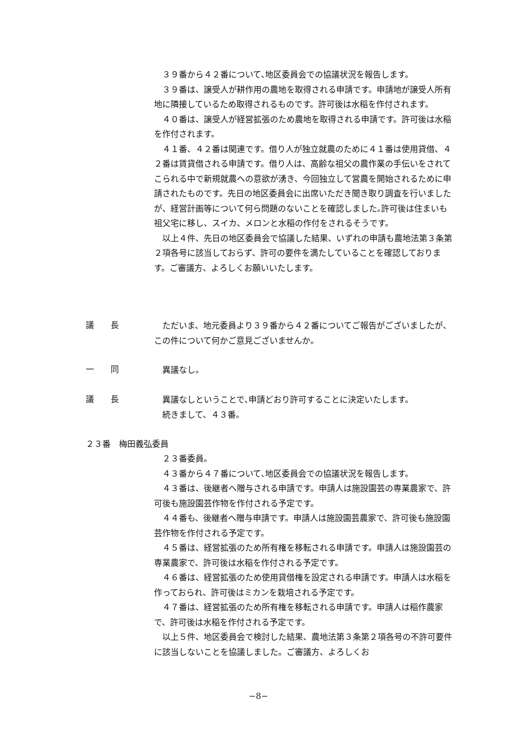３９番から４２番について､地区委員会での協議状況を報告します。
３９番は、譲受人が耕作用の農地を取得される申請です。申請地が譲受人所有地に隣接しているため取得されるものです。許可後は水稲を作付されます。
４０番は、譲受人が経営拡張のため農地を取得される申請です。許可後は水稲を作付されます。
４１番、４２番は関連です。借り人が独立就農のために４１番は使用貸借、４２番は賃貸借される申請です。借り人は、高齢な祖父の農作業の手伝いをされてこられる中で新規就農への意欲が湧き、今回独立して営農を開始されるために申請されたものです。先日の地区委員会に出席いただき聞き取り調査を行いましたが、経営計画等について何ら問題のないことを確認しました｡許可後は住まいも祖父宅に移し、スイカ、メロンと水稲の作付をされるそうです。
以上４件、先日の地区委員会で協議した結果、いずれの申請も農地法第３条第２項各号に該当しておらず、許可の要件を満たしていることを確認しております。ご審議方、よろしくお願いいたします。
議　　長
ただいま、地元委員より３９番から４２番についてご報告がございましたが、この件について何かご意見ございませんか。
一　　同
異議なし。
議　　長
異議なしということで､申請どおり許可することに決定いたします。
続きまして、４３番。
２３番　梅田義弘委員
２３番委員。
４３番から４７番について､地区委員会での協議状況を報告します。
４３番は、後継者へ贈与される申請です。申請人は施設園芸の専業農家で、許可後も施設園芸作物を作付される予定です。
４４番も、後継者へ贈与申請です。申請人は施設園芸農家で、許可後も施設園芸作物を作付される予定です。
４５番は、経営拡張のため所有権を移転される申請です。申請人は施設園芸の専業農家で、許可後は水稲を作付される予定です。
４６番は、経営拡張のため使用貸借権を設定される申請です。申請人は水稲を作っておられ、許可後はミカンを栽培される予定です。
４７番は、経営拡張のため所有権を移転される申請です。申請人は稲作農家で、許可後は水稲を作付される予定です。
以上５件、地区委員会で検討した結果、農地法第３条第２項各号の不許可要件に該当しないことを協議しました。ご審議方、よろしくお
−8−